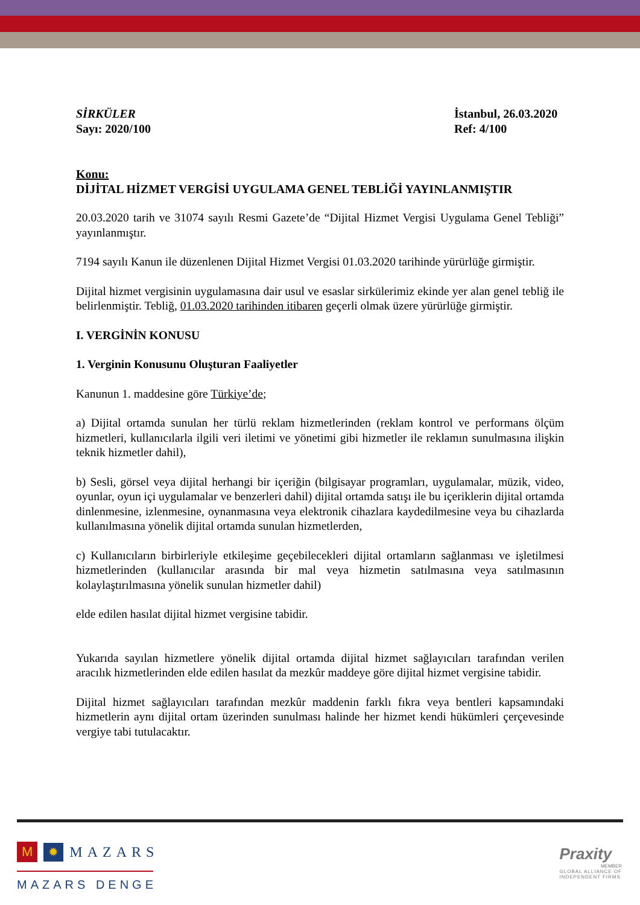SİRKÜLER
Sayı: 2020/100
İstanbul, 26.03.2020
Ref: 4/100
Konu:
DİJİTAL HİZMET VERGİSİ UYGULAMA GENEL TEBLİĞİ YAYINLANMIŞTIR
20.03.2020 tarih ve 31074 sayılı Resmi Gazete’de “Dijital Hizmet Vergisi Uygulama Genel Tebliği” yayınlanmıştır.
7194 sayılı Kanun ile düzenlenen Dijital Hizmet Vergisi 01.03.2020 tarihinde yürürlüğe girmiştir.
Dijital hizmet vergisinin uygulamasına dair usul ve esaslar sirkülerimiz ekinde yer alan genel tebliğ ile belirlenmiştir. Tebliğ, 01.03.2020 tarihinden itibaren geçerli olmak üzere yürürlüğe girmiştir.
I. VERGİNİN KONUSU
1. Verginin Konusunu Oluşturan Faaliyetler
Kanunun 1. maddesine göre Türkiye’de;
a) Dijital ortamda sunulan her türlü reklam hizmetlerinden (reklam kontrol ve performans ölçüm hizmetleri, kullanıcılarla ilgili veri iletimi ve yönetimi gibi hizmetler ile reklamın sunulmasına ilişkin teknik hizmetler dahil),
b) Sesli, görsel veya dijital herhangi bir içeriğin (bilgisayar programları, uygulamalar, müzik, video, oyunlar, oyun içi uygulamalar ve benzerleri dahil) dijital ortamda satışı ile bu içeriklerin dijital ortamda dinlenmesine, izlenmesine, oynanmasına veya elektronik cihazlara kaydedilmesine veya bu cihazlarda kullanılmasına yönelik dijital ortamda sunulan hizmetlerden,
c) Kullanıcıların birbirleriyle etkileşime geçebilecekleri dijital ortamların sağlanması ve işletilmesi hizmetlerinden (kullanıcılar arasında bir mal veya hizmetin satılmasına veya satılmasının kolaylaştırılmasına yönelik sunulan hizmetler dahil)
elde edilen hasılat dijital hizmet vergisine tabidir.
Yukarıda sayılan hizmetlere yönelik dijital ortamda dijital hizmet sağlayıcıları tarafından verilen aracılık hizmetlerinden elde edilen hasılat da mezkûr maddeye göre dijital hizmet vergisine tabidir.
Dijital hizmet sağlayıcıları tarafından mezkûr maddenin farklı fıkra veya bentleri kapsamındaki hizmetlerin aynı dijital ortam üzerinden sunulması halinde her hizmet kendi hükümleri çerçevesinde vergiye tabi tutulacaktır.
M ✹ MAZARS
MAZARS DENGE
Praxity
MEMBER
GLOBAL ALLIANCE OF
INDEPENDENT FIRMS